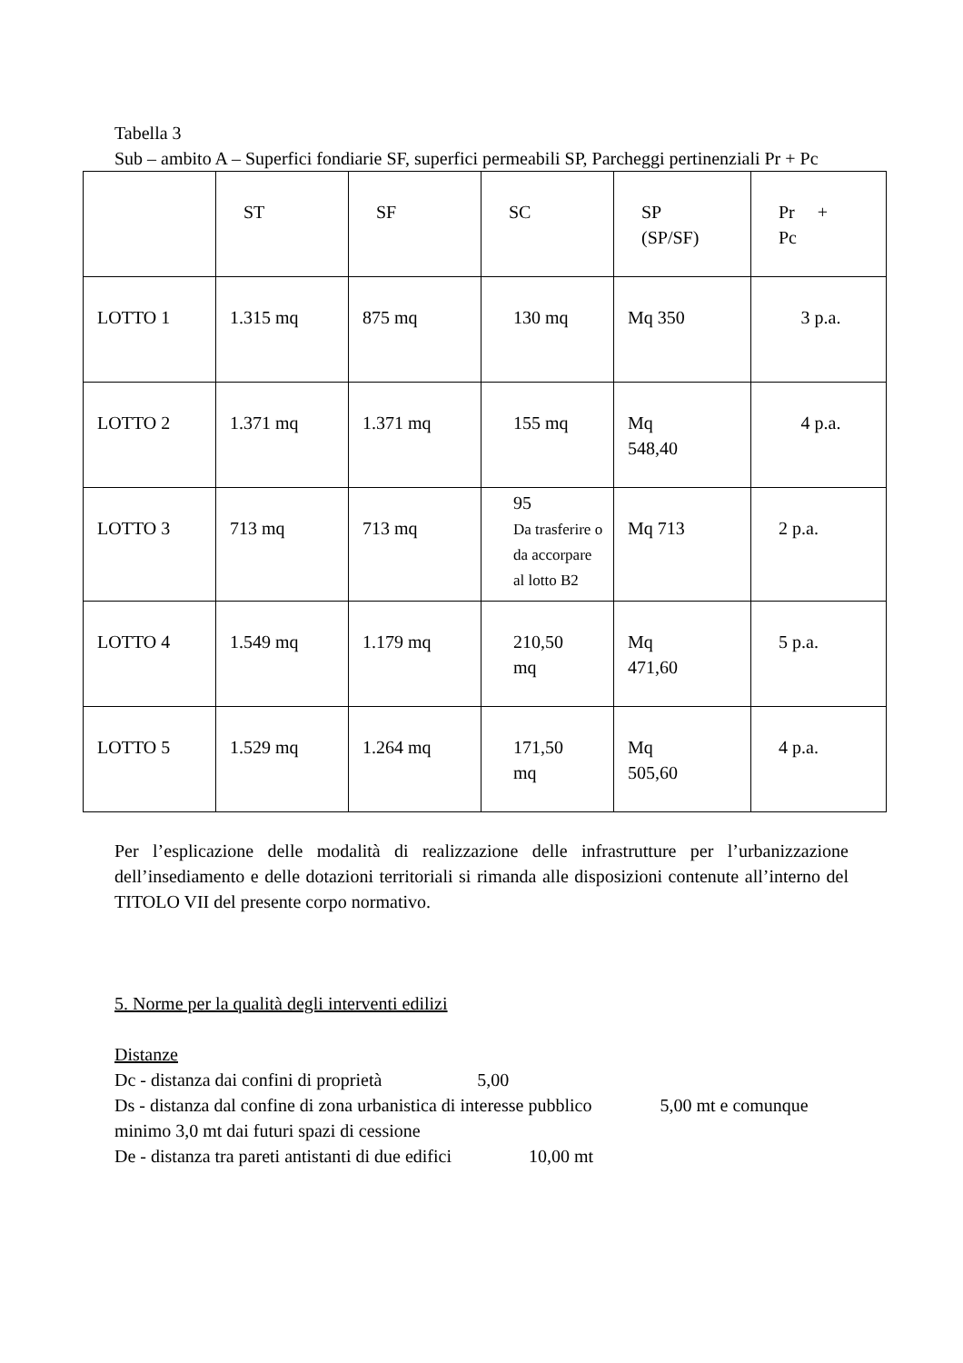Tabella 3
Sub – ambito A – Superfici fondiarie SF, superfici permeabili SP, Parcheggi pertinenziali Pr + Pc
| | ST | SF | SC | SP (SP/SF) | Pr + Pc |
| LOTTO 1 | 1.315 mq | 875 mq | 130 mq | Mq 350 | 3 p.a. |
| LOTTO 2 | 1.371 mq | 1.371 mq | 155 mq | Mq 548,40 | 4 p.a. |
| LOTTO 3 | 713 mq | 713 mq | 95 Da trasferire o da accorpare al lotto B2 | Mq 713 | 2 p.a. |
| LOTTO 4 | 1.549 mq | 1.179 mq | 210,50 mq | Mq 471,60 | 5 p.a. |
| LOTTO 5 | 1.529 mq | 1.264 mq | 171,50 mq | Mq 505,60 | 4 p.a. |
Per l’esplicazione delle modalità di realizzazione delle infrastrutture per l’urbanizzazione dell’insediamento e delle dotazioni territoriali si rimanda alle disposizioni contenute all’interno del TITOLO VII del presente corpo normativo.
5. Norme per la qualità degli interventi edilizi
Distanze
Dc - distanza dai confini di proprietà 5,00
Ds - distanza dal confine di zona urbanistica di interesse pubblico 5,00 mt e comunque minimo 3,0 mt dai futuri spazi di cessione
De - distanza tra pareti antistanti di due edifici 10,00 mt